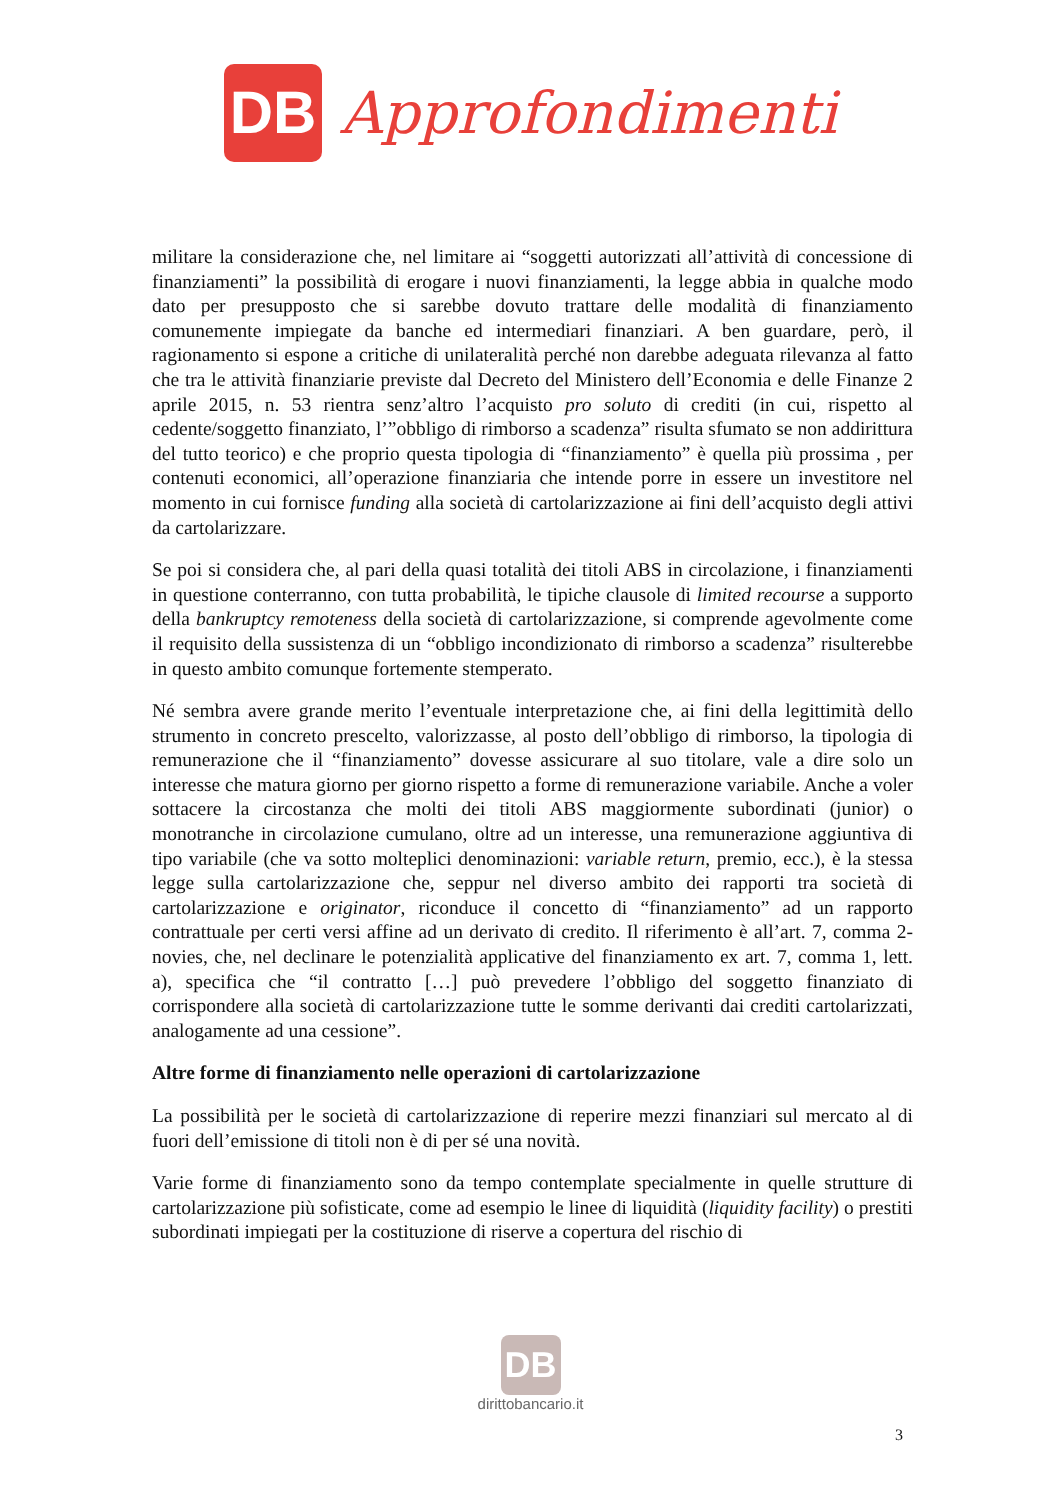DB
Approfondimenti
militare la considerazione che, nel limitare ai “soggetti autorizzati all’attività di concessione di finanziamenti” la possibilità di erogare i nuovi finanziamenti, la legge abbia in qualche modo dato per presupposto che si sarebbe dovuto trattare delle modalità di finanziamento comunemente impiegate da banche ed intermediari finanziari. A ben guardare, però, il ragionamento si espone a critiche di unilateralità perché non darebbe adeguata rilevanza al fatto che tra le attività finanziarie previste dal Decreto del Ministero dell’Economia e delle Finanze 2 aprile 2015, n. 53 rientra senz’altro l’acquisto pro soluto di crediti (in cui, rispetto al cedente/soggetto finanziato, l’”obbligo di rimborso a scadenza” risulta sfumato se non addirittura del tutto teorico) e che proprio questa tipologia di “finanziamento” è quella più prossima , per contenuti economici, all’operazione finanziaria che intende porre in essere un investitore nel momento in cui fornisce funding alla società di cartolarizzazione ai fini dell’acquisto degli attivi da cartolarizzare.
Se poi si considera che, al pari della quasi totalità dei titoli ABS in circolazione, i finanziamenti in questione conterranno, con tutta probabilità, le tipiche clausole di limited recourse a supporto della bankruptcy remoteness della società di cartolarizzazione, si comprende agevolmente come il requisito della sussistenza di un “obbligo incondizionato di rimborso a scadenza” risulterebbe in questo ambito comunque fortemente stemperato.
Né sembra avere grande merito l’eventuale interpretazione che, ai fini della legittimità dello strumento in concreto prescelto, valorizzasse, al posto dell’obbligo di rimborso, la tipologia di remunerazione che il “finanziamento” dovesse assicurare al suo titolare, vale a dire solo un interesse che matura giorno per giorno rispetto a forme di remunerazione variabile. Anche a voler sottacere la circostanza che molti dei titoli ABS maggiormente subordinati (junior) o monotranche in circolazione cumulano, oltre ad un interesse, una remunerazione aggiuntiva di tipo variabile (che va sotto molteplici denominazioni: variable return, premio, ecc.), è la stessa legge sulla cartolarizzazione che, seppur nel diverso ambito dei rapporti tra società di cartolarizzazione e originator, riconduce il concetto di “finanziamento” ad un rapporto contrattuale per certi versi affine ad un derivato di credito. Il riferimento è all’art. 7, comma 2-novies, che, nel declinare le potenzialità applicative del finanziamento ex art. 7, comma 1, lett. a), specifica che “il contratto […] può prevedere l’obbligo del soggetto finanziato di corrispondere alla società di cartolarizzazione tutte le somme derivanti dai crediti cartolarizzati, analogamente ad una cessione”.
Altre forme di finanziamento nelle operazioni di cartolarizzazione
La possibilità per le società di cartolarizzazione di reperire mezzi finanziari sul mercato al di fuori dell’emissione di titoli non è di per sé una novità.
Varie forme di finanziamento sono da tempo contemplate specialmente in quelle strutture di cartolarizzazione più sofisticate, come ad esempio le linee di liquidità (liquidity facility) o prestiti subordinati impiegati per la costituzione di riserve a copertura del rischio di
DB
dirittobancario.it
3